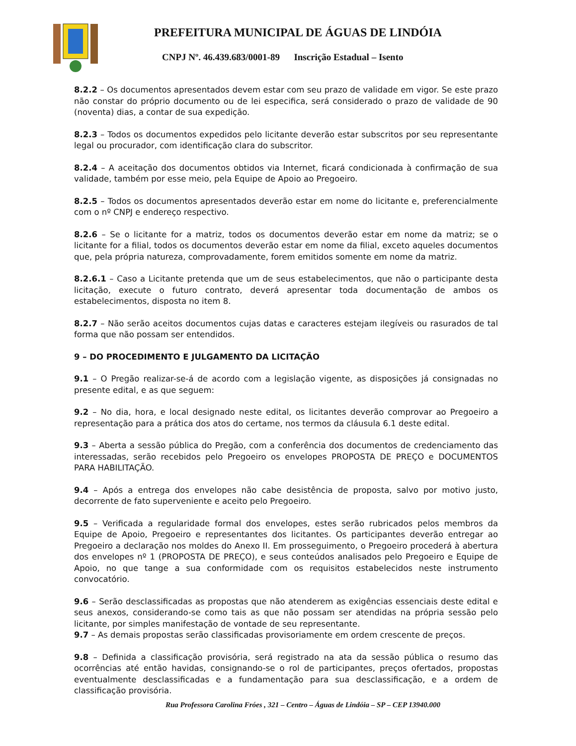PREFEITURA MUNICIPAL DE ÁGUAS DE LINDÓIA
CNPJ Nº. 46.439.683/0001-89 Inscrição Estadual – Isento
8.2.2 – Os documentos apresentados devem estar com seu prazo de validade em vigor. Se este prazo não constar do próprio documento ou de lei especifica, será considerado o prazo de validade de 90 (noventa) dias, a contar de sua expedição.
8.2.3 – Todos os documentos expedidos pelo licitante deverão estar subscritos por seu representante legal ou procurador, com identificação clara do subscritor.
8.2.4 – A aceitação dos documentos obtidos via Internet, ficará condicionada à confirmação de sua validade, também por esse meio, pela Equipe de Apoio ao Pregoeiro.
8.2.5 – Todos os documentos apresentados deverão estar em nome do licitante e, preferencialmente com o nº CNPJ e endereço respectivo.
8.2.6 – Se o licitante for a matriz, todos os documentos deverão estar em nome da matriz; se o licitante for a filial, todos os documentos deverão estar em nome da filial, exceto aqueles documentos que, pela própria natureza, comprovadamente, forem emitidos somente em nome da matriz.
8.2.6.1 – Caso a Licitante pretenda que um de seus estabelecimentos, que não o participante desta licitação, execute o futuro contrato, deverá apresentar toda documentação de ambos os estabelecimentos, disposta no item 8.
8.2.7 – Não serão aceitos documentos cujas datas e caracteres estejam ilegíveis ou rasurados de tal forma que não possam ser entendidos.
9 – DO PROCEDIMENTO E JULGAMENTO DA LICITAÇÃO
9.1 – O Pregão realizar-se-á de acordo com a legislação vigente, as disposições já consignadas no presente edital, e as que seguem:
9.2 – No dia, hora, e local designado neste edital, os licitantes deverão comprovar ao Pregoeiro a representação para a prática dos atos do certame, nos termos da cláusula 6.1 deste edital.
9.3 – Aberta a sessão pública do Pregão, com a conferência dos documentos de credenciamento das interessadas, serão recebidos pelo Pregoeiro os envelopes PROPOSTA DE PREÇO e DOCUMENTOS PARA HABILITAÇÃO.
9.4 – Após a entrega dos envelopes não cabe desistência de proposta, salvo por motivo justo, decorrente de fato superveniente e aceito pelo Pregoeiro.
9.5 – Verificada a regularidade formal dos envelopes, estes serão rubricados pelos membros da Equipe de Apoio, Pregoeiro e representantes dos licitantes. Os participantes deverão entregar ao Pregoeiro a declaração nos moldes do Anexo II. Em prosseguimento, o Pregoeiro procederá à abertura dos envelopes nº 1 (PROPOSTA DE PREÇO), e seus conteúdos analisados pelo Pregoeiro e Equipe de Apoio, no que tange a sua conformidade com os requisitos estabelecidos neste instrumento convocatório.
9.6 – Serão desclassificadas as propostas que não atenderem as exigências essenciais deste edital e seus anexos, considerando-se como tais as que não possam ser atendidas na própria sessão pelo licitante, por simples manifestação de vontade de seu representante.
9.7 – As demais propostas serão classificadas provisoriamente em ordem crescente de preços.
9.8 – Definida a classificação provisória, será registrado na ata da sessão pública o resumo das ocorrências até então havidas, consignando-se o rol de participantes, preços ofertados, propostas eventualmente desclassificadas e a fundamentação para sua desclassificação, e a ordem de classificação provisória.
Rua Professora Carolina Fróes , 321 – Centro – Águas de Lindóia – SP – CEP 13940.000